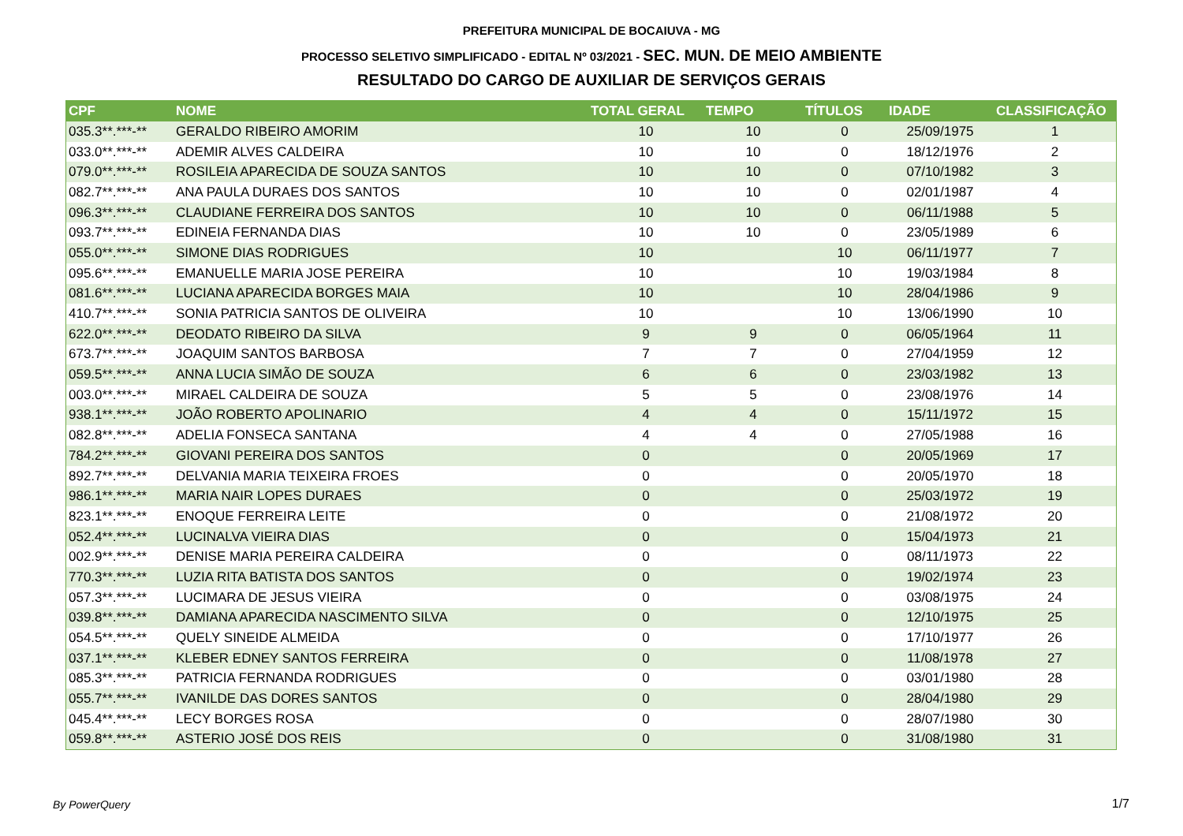PREFEITURA MUNICIPAL DE BOCAIUVA - MG
PROCESSO SELETIVO SIMPLIFICADO - EDITAL Nº 03/2021 - SEC. MUN. DE MEIO AMBIENTE
RESULTADO DO CARGO DE AUXILIAR DE SERVIÇOS GERAIS
| CPF | NOME | TOTAL GERAL | TEMPO | TÍTULOS | IDADE | CLASSIFICAÇÃO |
| --- | --- | --- | --- | --- | --- | --- |
| 035.3**.***-** | GERALDO RIBEIRO AMORIM | 10 | 10 | 0 | 25/09/1975 | 1 |
| 033.0**.***-** | ADEMIR ALVES CALDEIRA | 10 | 10 | 0 | 18/12/1976 | 2 |
| 079.0**.***-** | ROSILEIA APARECIDA DE SOUZA SANTOS | 10 | 10 | 0 | 07/10/1982 | 3 |
| 082.7**.***-** | ANA PAULA DURAES DOS SANTOS | 10 | 10 | 0 | 02/01/1987 | 4 |
| 096.3**.***-** | CLAUDIANE FERREIRA DOS SANTOS | 10 | 10 | 0 | 06/11/1988 | 5 |
| 093.7**.***-** | EDINEIA FERNANDA DIAS | 10 | 10 | 0 | 23/05/1989 | 6 |
| 055.0**.***-** | SIMONE DIAS RODRIGUES | 10 | | 10 | 06/11/1977 | 7 |
| 095.6**.***-** | EMANUELLE MARIA JOSE PEREIRA | 10 | | 10 | 19/03/1984 | 8 |
| 081.6**.***-** | LUCIANA APARECIDA BORGES MAIA | 10 | | 10 | 28/04/1986 | 9 |
| 410.7**.***-** | SONIA PATRICIA SANTOS DE OLIVEIRA | 10 | | 10 | 13/06/1990 | 10 |
| 622.0**.***-** | DEODATO RIBEIRO DA SILVA | 9 | 9 | 0 | 06/05/1964 | 11 |
| 673.7**.***-** | JOAQUIM SANTOS BARBOSA | 7 | 7 | 0 | 27/04/1959 | 12 |
| 059.5**.***-** | ANNA LUCIA SIMÃO DE SOUZA | 6 | 6 | 0 | 23/03/1982 | 13 |
| 003.0**.***-** | MIRAEL CALDEIRA DE SOUZA | 5 | 5 | 0 | 23/08/1976 | 14 |
| 938.1**.***-** | JOÃO ROBERTO APOLINARIO | 4 | 4 | 0 | 15/11/1972 | 15 |
| 082.8**.***-** | ADELIA FONSECA SANTANA | 4 | 4 | 0 | 27/05/1988 | 16 |
| 784.2**.***-** | GIOVANI PEREIRA DOS SANTOS | 0 | | 0 | 20/05/1969 | 17 |
| 892.7**.***-** | DELVANIA MARIA TEIXEIRA FROES | 0 | | 0 | 20/05/1970 | 18 |
| 986.1**.***-** | MARIA NAIR LOPES DURAES | 0 | | 0 | 25/03/1972 | 19 |
| 823.1**.***-** | ENOQUE FERREIRA LEITE | 0 | | 0 | 21/08/1972 | 20 |
| 052.4**.***-** | LUCINALVA VIEIRA DIAS | 0 | | 0 | 15/04/1973 | 21 |
| 002.9**.***-** | DENISE MARIA PEREIRA CALDEIRA | 0 | | 0 | 08/11/1973 | 22 |
| 770.3**.***-** | LUZIA RITA BATISTA DOS SANTOS | 0 | | 0 | 19/02/1974 | 23 |
| 057.3**.***-** | LUCIMARA DE JESUS VIEIRA | 0 | | 0 | 03/08/1975 | 24 |
| 039.8**.***-** | DAMIANA APARECIDA NASCIMENTO SILVA | 0 | | 0 | 12/10/1975 | 25 |
| 054.5**.***-** | QUELY SINEIDE ALMEIDA | 0 | | 0 | 17/10/1977 | 26 |
| 037.1**.***-** | KLEBER EDNEY SANTOS FERREIRA | 0 | | 0 | 11/08/1978 | 27 |
| 085.3**.***-** | PATRICIA FERNANDA RODRIGUES | 0 | | 0 | 03/01/1980 | 28 |
| 055.7**.***-** | IVANILDE DAS DORES SANTOS | 0 | | 0 | 28/04/1980 | 29 |
| 045.4**.***-** | LECY BORGES ROSA | 0 | | 0 | 28/07/1980 | 30 |
| 059.8**.***-** | ASTERIO JOSÉ DOS REIS | 0 | | 0 | 31/08/1980 | 31 |
By PowerQuery 1/7